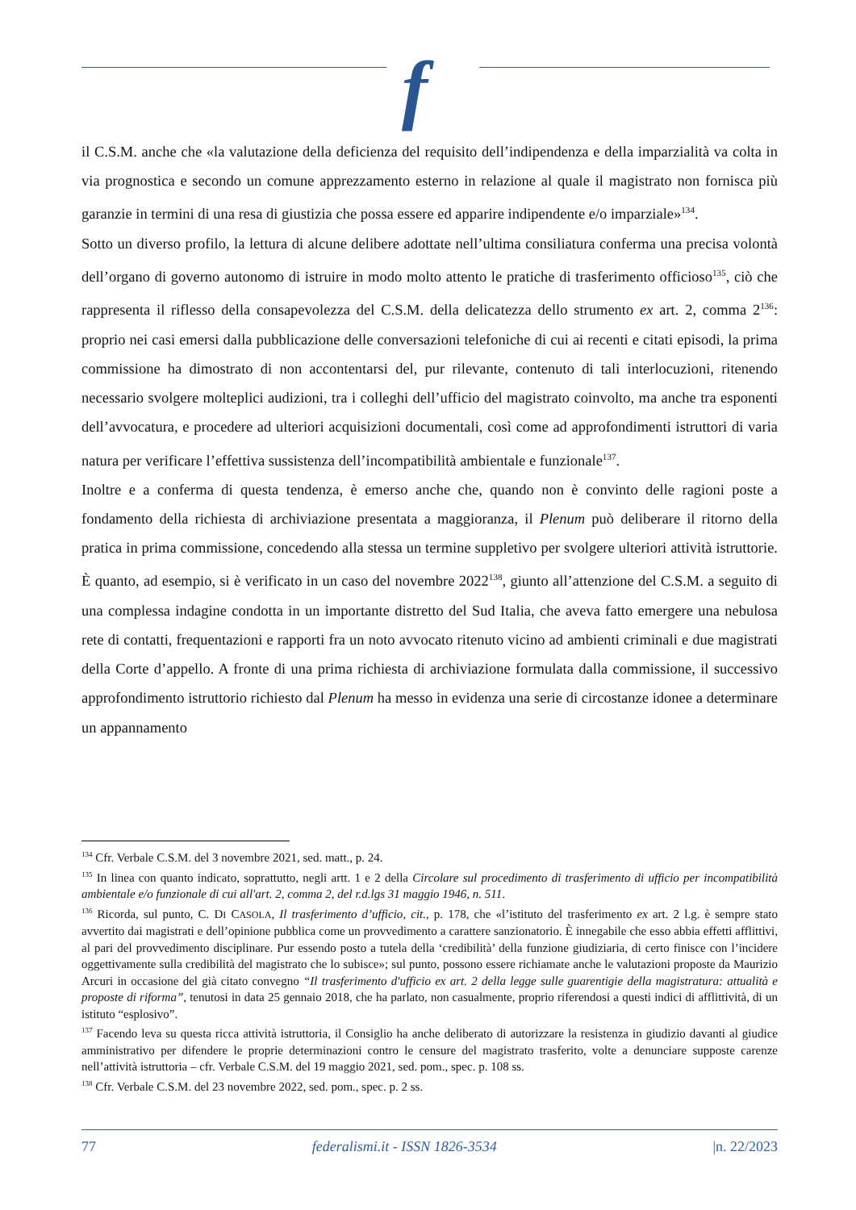f
il C.S.M. anche che «la valutazione della deficienza del requisito dell’indipendenza e della imparzialità va colta in via prognostica e secondo un comune apprezzamento esterno in relazione al quale il magistrato non fornisca più garanzie in termini di una resa di giustizia che possa essere ed apparire indipendente e/o imparziale»<sup>134</sup>.
Sotto un diverso profilo, la lettura di alcune delibere adottate nell’ultima consiliatura conferma una precisa volontà dell’organo di governo autonomo di istruire in modo molto attento le pratiche di trasferimento officioso<sup>135</sup>, ciò che rappresenta il riflesso della consapevolezza del C.S.M. della delicatezza dello strumento ex art. 2, comma 2<sup>136</sup>: proprio nei casi emersi dalla pubblicazione delle conversazioni telefoniche di cui ai recenti e citati episodi, la prima commissione ha dimostrato di non accontentarsi del, pur rilevante, contenuto di tali interlocuzioni, ritenendo necessario svolgere molteplici audizioni, tra i colleghi dell’ufficio del magistrato coinvolto, ma anche tra esponenti dell’avvocatura, e procedere ad ulteriori acquisizioni documentali, così come ad approfondimenti istruttori di varia natura per verificare l’effettiva sussistenza dell’incompatibilità ambientale e funzionale<sup>137</sup>.
Inoltre e a conferma di questa tendenza, è emerso anche che, quando non è convinto delle ragioni poste a fondamento della richiesta di archiviazione presentata a maggioranza, il Plenum può deliberare il ritorno della pratica in prima commissione, concedendo alla stessa un termine suppletivo per svolgere ulteriori attività istruttorie. È quanto, ad esempio, si è verificato in un caso del novembre 2022<sup>138</sup>, giunto all’attenzione del C.S.M. a seguito di una complessa indagine condotta in un importante distretto del Sud Italia, che aveva fatto emergere una nebulosa rete di contatti, frequentazioni e rapporti fra un noto avvocato ritenuto vicino ad ambienti criminali e due magistrati della Corte d’appello. A fronte di una prima richiesta di archiviazione formulata dalla commissione, il successivo approfondimento istruttorio richiesto dal Plenum ha messo in evidenza una serie di circostanze idonee a determinare un appannamento
<sup>134</sup> Cfr. Verbale C.S.M. del 3 novembre 2021, sed. matt., p. 24.
<sup>135</sup> In linea con quanto indicato, soprattutto, negli artt. 1 e 2 della Circolare sul procedimento di trasferimento di ufficio per incompatibilità ambientale e/o funzionale di cui all'art. 2, comma 2, del r.d.lgs 31 maggio 1946, n. 511.
<sup>136</sup> Ricorda, sul punto, C. DI CASOLA, Il trasferimento d’ufficio, cit., p. 178, che «l’istituto del trasferimento ex art. 2 l.g. è sempre stato avvertito dai magistrati e dell’opinione pubblica come un provvedimento a carattere sanzionatorio. È innegabile che esso abbia effetti afflittivi, al pari del provvedimento disciplinare. Pur essendo posto a tutela della ‘credibilità’ della funzione giudiziaria, di certo finisce con l’incidere oggettivamente sulla credibilità del magistrato che lo subisce»; sul punto, possono essere richiamate anche le valutazioni proposte da Maurizio Arcuri in occasione del già citato convegno “Il trasferimento d'ufficio ex art. 2 della legge sulle guarentigie della magistratura: attualità e proposte di riforma”, tenutosi in data 25 gennaio 2018, che ha parlato, non casualmente, proprio riferendosi a questi indici di afflittività, di un istituto “esplosivo”.
<sup>137</sup> Facendo leva su questa ricca attività istruttoria, il Consiglio ha anche deliberato di autorizzare la resistenza in giudizio davanti al giudice amministrativo per difendere le proprie determinazioni contro le censure del magistrato trasferito, volte a denunciare supposte carenze nell’attività istruttoria – cfr. Verbale C.S.M. del 19 maggio 2021, sed. pom., spec. p. 108 ss.
<sup>138</sup> Cfr. Verbale C.S.M. del 23 novembre 2022, sed. pom., spec. p. 2 ss.
77 federalismi.it - ISSN 1826-3534 |n. 22/2023